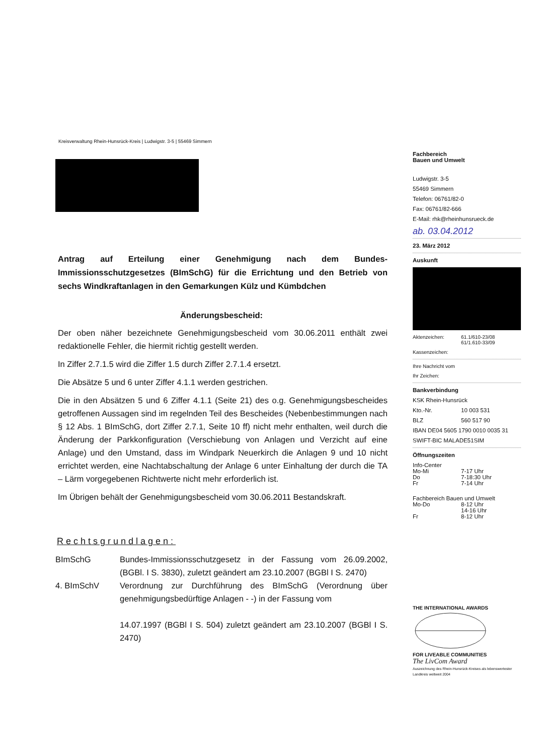Kreisverwaltung Rhein-Hunsrück-Kreis | Ludwigstr. 3-5 | 55469 Simmern
Antrag auf Erteilung einer Genehmigung nach dem Bundes-Immissionsschutzgesetzes (BImSchG) für die Errichtung und den Betrieb von sechs Windkraftanlagen in den Gemarkungen Külz und Kümbdchen
Änderungsbescheid:
Der oben näher bezeichnete Genehmigungsbescheid vom 30.06.2011 enthält zwei redaktionelle Fehler, die hiermit richtig gestellt werden.
In Ziffer 2.7.1.5 wird die Ziffer 1.5 durch Ziffer 2.7.1.4 ersetzt.
Die Absätze 5 und 6 unter Ziffer 4.1.1 werden gestrichen.
Die in den Absätzen 5 und 6 Ziffer 4.1.1 (Seite 21) des o.g. Genehmigungsbescheides getroffenen Aussagen sind im regelnden Teil des Bescheides (Nebenbestimmungen nach § 12 Abs. 1 BImSchG, dort Ziffer 2.7.1, Seite 10 ff) nicht mehr enthalten, weil durch die Änderung der Parkkonfiguration (Verschiebung von Anlagen und Verzicht auf eine Anlage) und den Umstand, dass im Windpark Neuerkirch die Anlagen 9 und 10 nicht errichtet werden, eine Nachtabschaltung der Anlage 6 unter Einhaltung der durch die TA – Lärm vorgegebenen Richtwerte nicht mehr erforderlich ist.
Im Übrigen behält der Genehmigungsbescheid vom 30.06.2011 Bestandskraft.
Rechtsgrundlagen:
| BImSchG | Bundes-Immissionsschutzgesetz in der Fassung vom 26.09.2002, (BGBl. I S. 3830), zuletzt geändert am 23.10.2007 (BGBl I S. 2470) |
| 4. BImSchV | Verordnung zur Durchführung des BImSchG (Verordnung über genehmigungsbedürftige Anlagen - -) in der Fassung vom 14.07.1997 (BGBl I S. 504) zuletzt geändert am 23.10.2007 (BGBl I S. 2470) |
Fachbereich
Bauen und Umwelt
Ludwigstr. 3-5
55469 Simmern
Telefon: 06761/82-0
Fax: 06761/82-666
E-Mail: rhk@rheinhunsrueck.de
ab. 03.04.2012
23. März 2012
Auskunft
Aktenzeichen: 61.1/610-23/08
61/1.610-33/09
Kassenzeichen:
Ihre Nachricht vom
Ihr Zeichen:
Bankverbindung
KSK Rhein-Hunsrück
Kto.-Nr. 10 003 531
BLZ 560 517 90
IBAN DE04 5605 1790 0010 0035 31
SWIFT-BIC MALADE51SIM
Öffnungszeiten
Info-Center
Mo-Mi 7-17 Uhr
Do 7-18:30 Uhr
Fr 7-14 Uhr
Fachbereich Bauen und Umwelt
Mo-Do 8-12 Uhr
14-16 Uhr
Fr 8-12 Uhr
THE INTERNATIONAL AWARDS
FOR LIVEABLE COMMUNITIES
The LivCom Award
Auszeichnung des Rhein-Hunsrück-Kreises als lebenswertester Landkreis weltweit 2004